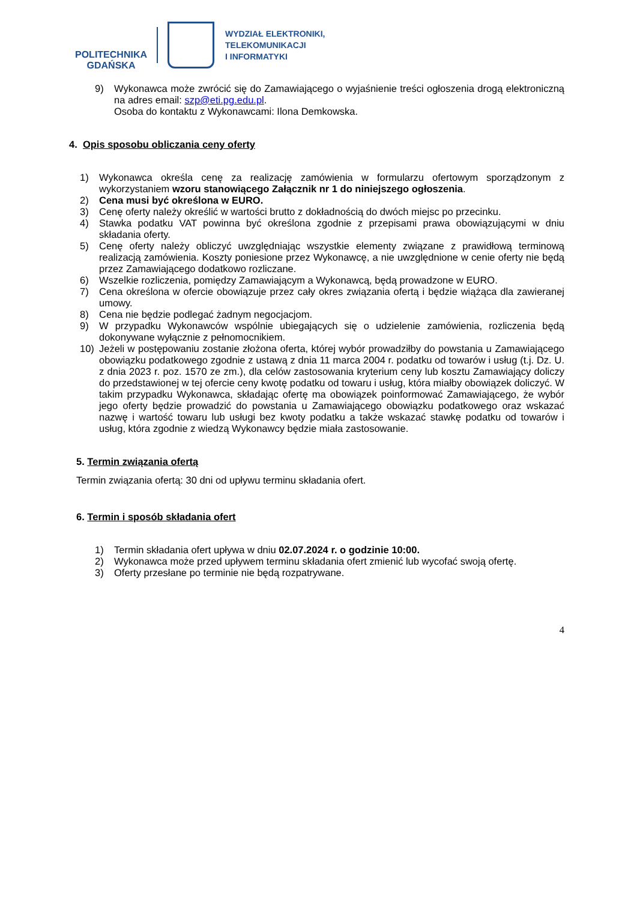POLITECHNIKA
GDAŃSKA
WYDZIAŁ ELEKTRONIKI,
TELEKOMUNIKACJI
I INFORMATYKI
9) Wykonawca może zwrócić się do Zamawiającego o wyjaśnienie treści ogłoszenia drogą elektroniczną na adres email: szp@eti.pg.edu.pl.
Osoba do kontaktu z Wykonawcami: Ilona Demkowska.
4. Opis sposobu obliczania ceny oferty
1) Wykonawca określa cenę za realizację zamówienia w formularzu ofertowym sporządzonym z wykorzystaniem wzoru stanowiącego Załącznik nr 1 do niniejszego ogłoszenia.
2) Cena musi być określona w EURO.
3) Cenę oferty należy określić w wartości brutto z dokładnością do dwóch miejsc po przecinku.
4) Stawka podatku VAT powinna być określona zgodnie z przepisami prawa obowiązującymi w dniu składania oferty.
5) Cenę oferty należy obliczyć uwzględniając wszystkie elementy związane z prawidłową terminową realizacją zamówienia. Koszty poniesione przez Wykonawcę, a nie uwzględnione w cenie oferty nie będą przez Zamawiającego dodatkowo rozliczane.
6) Wszelkie rozliczenia, pomiędzy Zamawiającym a Wykonawcą, będą prowadzone w EURO.
7) Cena określona w ofercie obowiązuje przez cały okres związania ofertą i będzie wiążąca dla zawieranej umowy.
8) Cena nie będzie podlegać żadnym negocjacjom.
9) W przypadku Wykonawców wspólnie ubiegających się o udzielenie zamówienia, rozliczenia będą dokonywane wyłącznie z pełnomocnikiem.
10) Jeżeli w postępowaniu zostanie złożona oferta, której wybór prowadziłby do powstania u Zamawiającego obowiązku podatkowego zgodnie z ustawą z dnia 11 marca 2004 r. podatku od towarów i usług (t.j. Dz. U. z dnia 2023 r. poz. 1570 ze zm.), dla celów zastosowania kryterium ceny lub kosztu Zamawiający doliczy do przedstawionej w tej ofercie ceny kwotę podatku od towaru i usług, która miałby obowiązek doliczyć. W takim przypadku Wykonawca, składając ofertę ma obowiązek poinformować Zamawiającego, że wybór jego oferty będzie prowadzić do powstania u Zamawiającego obowiązku podatkowego oraz wskazać nazwę i wartość towaru lub usługi bez kwoty podatku a także wskazać stawkę podatku od towarów i usług, która zgodnie z wiedzą Wykonawcy będzie miała zastosowanie.
5. Termin związania ofertą
Termin związania ofertą: 30 dni od upływu terminu składania ofert.
6. Termin i sposób składania ofert
1) Termin składania ofert upływa w dniu 02.07.2024 r. o godzinie 10:00.
2) Wykonawca może przed upływem terminu składania ofert zmienić lub wycofać swoją ofertę.
3) Oferty przesłane po terminie nie będą rozpatrywane.
4